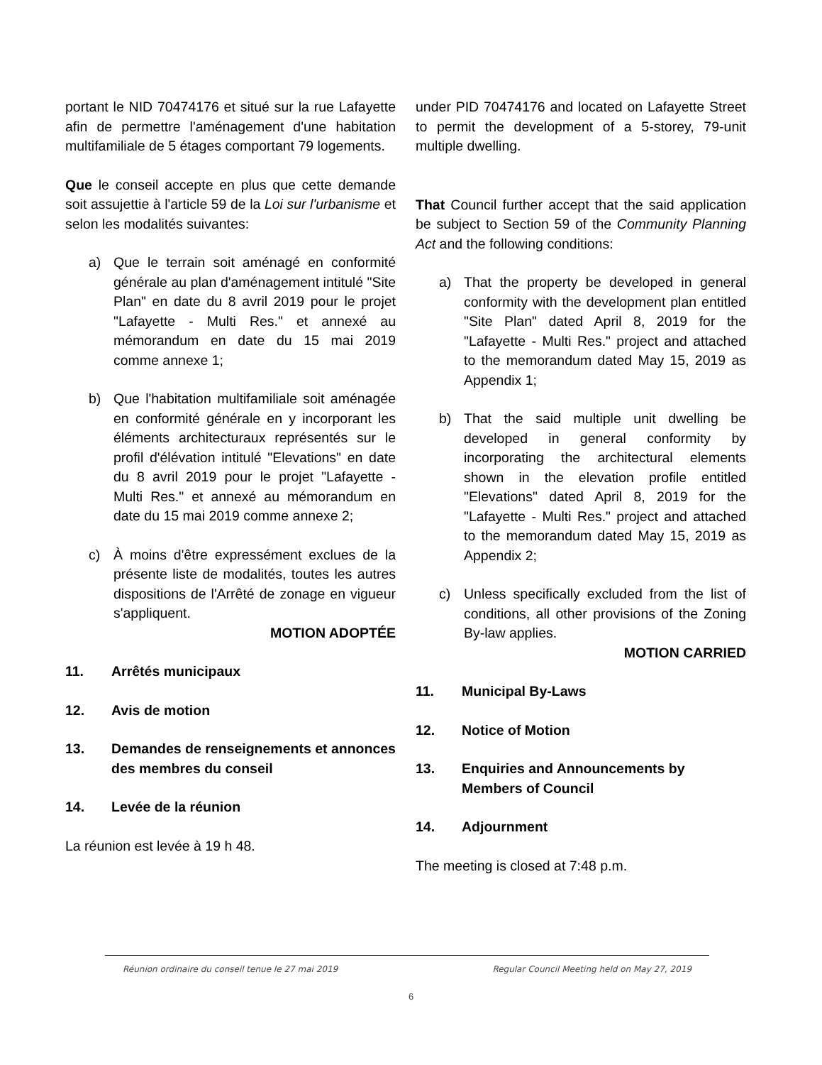portant le NID 70474176 et situé sur la rue Lafayette afin de permettre l'aménagement d'une habitation multifamiliale de 5 étages comportant 79 logements.
Que le conseil accepte en plus que cette demande soit assujettie à l'article 59 de la Loi sur l'urbanisme et selon les modalités suivantes:
a) Que le terrain soit aménagé en conformité générale au plan d'aménagement intitulé "Site Plan" en date du 8 avril 2019 pour le projet "Lafayette - Multi Res." et annexé au mémorandum en date du 15 mai 2019 comme annexe 1;
b) Que l'habitation multifamiliale soit aménagée en conformité générale en y incorporant les éléments architecturaux représentés sur le profil d'élévation intitulé "Elevations" en date du 8 avril 2019 pour le projet "Lafayette - Multi Res." et annexé au mémorandum en date du 15 mai 2019 comme annexe 2;
c) À moins d'être expressément exclues de la présente liste de modalités, toutes les autres dispositions de l'Arrêté de zonage en vigueur s'appliquent.
MOTION ADOPTÉE
11. Arrêtés municipaux
12. Avis de motion
13. Demandes de renseignements et annonces des membres du conseil
14. Levée de la réunion
La réunion est levée à 19 h 48.
under PID 70474176 and located on Lafayette Street to permit the development of a 5-storey, 79-unit multiple dwelling.
That Council further accept that the said application be subject to Section 59 of the Community Planning Act and the following conditions:
a) That the property be developed in general conformity with the development plan entitled "Site Plan" dated April 8, 2019 for the "Lafayette - Multi Res." project and attached to the memorandum dated May 15, 2019 as Appendix 1;
b) That the said multiple unit dwelling be developed in general conformity by incorporating the architectural elements shown in the elevation profile entitled "Elevations" dated April 8, 2019 for the "Lafayette - Multi Res." project and attached to the memorandum dated May 15, 2019 as Appendix 2;
c) Unless specifically excluded from the list of conditions, all other provisions of the Zoning By-law applies.
MOTION CARRIED
11. Municipal By-Laws
12. Notice of Motion
13. Enquiries and Announcements by Members of Council
14. Adjournment
The meeting is closed at 7:48 p.m.
Réunion ordinaire du conseil tenue le 27 mai 2019 Regular Council Meeting held on May 27, 2019
6